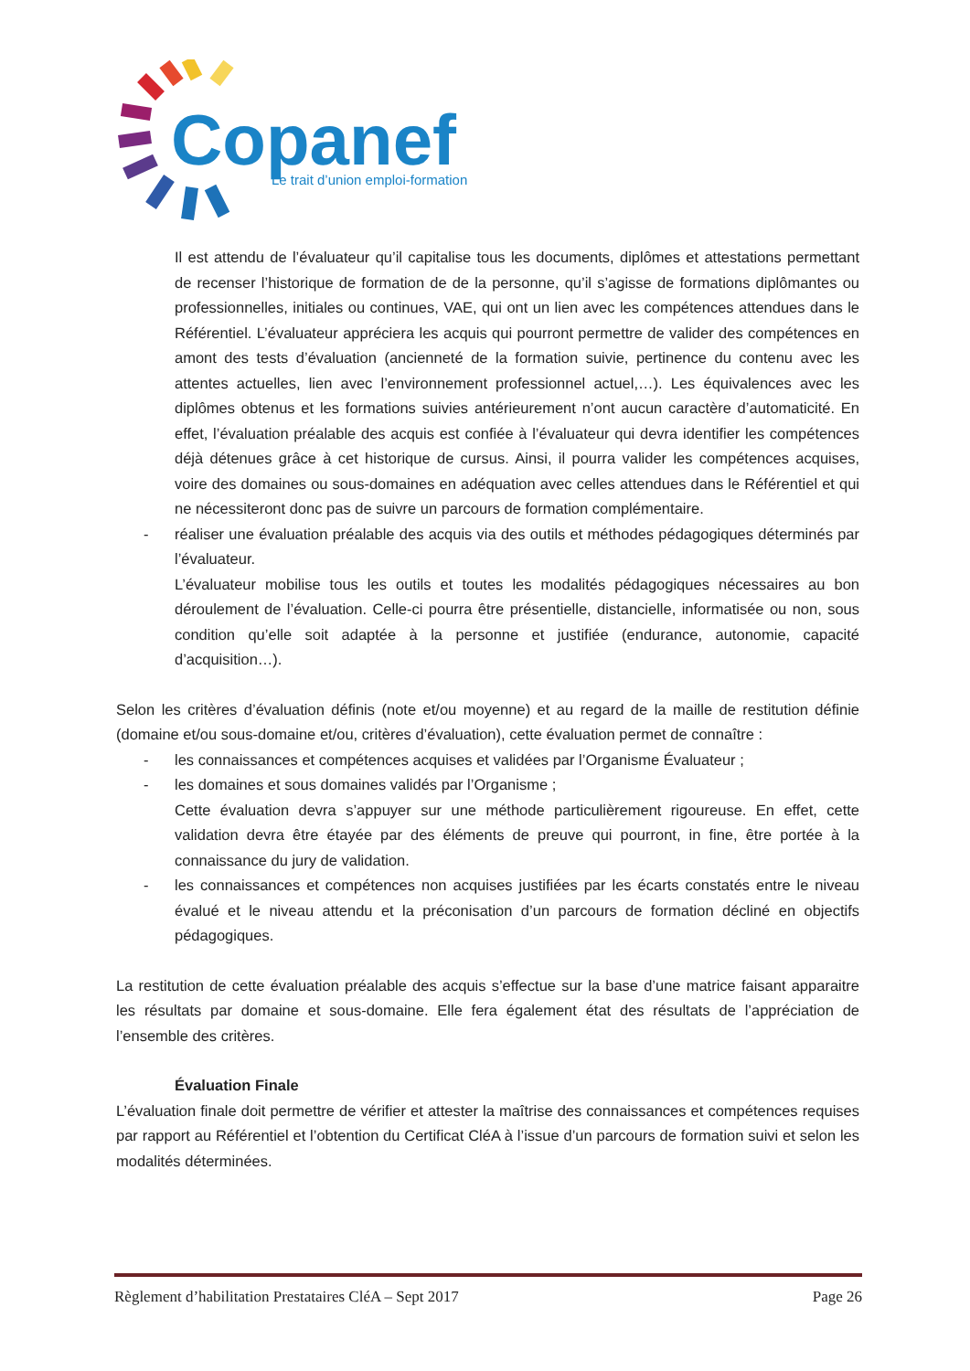Copanef
Le trait d’union emploi-formation
Il est attendu de l’évaluateur qu’il capitalise tous les documents, diplômes et attestations permettant de recenser l’historique de formation de de la personne, qu’il s’agisse de formations diplômantes ou professionnelles, initiales ou continues, VAE, qui ont un lien avec les compétences attendues dans le Référentiel. L’évaluateur appréciera les acquis qui pourront permettre de valider des compétences en amont des tests d’évaluation (ancienneté de la formation suivie, pertinence du contenu avec les attentes actuelles, lien avec l’environnement professionnel actuel,…). Les équivalences avec les diplômes obtenus et les formations suivies antérieurement n’ont aucun caractère d’automaticité. En effet, l’évaluation préalable des acquis est confiée à l’évaluateur qui devra identifier les compétences déjà détenues grâce à cet historique de cursus. Ainsi, il pourra valider les compétences acquises, voire des domaines ou sous-domaines en adéquation avec celles attendues dans le Référentiel et qui ne nécessiteront donc pas de suivre un parcours de formation complémentaire.
- réaliser une évaluation préalable des acquis via des outils et méthodes pédagogiques déterminés par l’évaluateur.
L’évaluateur mobilise tous les outils et toutes les modalités pédagogiques nécessaires au bon déroulement de l’évaluation. Celle-ci pourra être présentielle, distancielle, informatisée ou non, sous condition qu’elle soit adaptée à la personne et justifiée (endurance, autonomie, capacité d’acquisition…).
Selon les critères d’évaluation définis (note et/ou moyenne) et au regard de la maille de restitution définie (domaine et/ou sous-domaine et/ou, critères d’évaluation), cette évaluation permet de connaître :
- les connaissances et compétences acquises et validées par l’Organisme Évaluateur ;
- les domaines et sous domaines validés par l’Organisme ;
Cette évaluation devra s’appuyer sur une méthode particulièrement rigoureuse. En effet, cette validation devra être étayée par des éléments de preuve qui pourront, in fine, être portée à la connaissance du jury de validation.
- les connaissances et compétences non acquises justifiées par les écarts constatés entre le niveau évalué et le niveau attendu et la préconisation d’un parcours de formation décliné en objectifs pédagogiques.
La restitution de cette évaluation préalable des acquis s’effectue sur la base d’une matrice faisant apparaitre les résultats par domaine et sous-domaine. Elle fera également état des résultats de l’appréciation de l’ensemble des critères.
Évaluation Finale
L’évaluation finale doit permettre de vérifier et attester la maîtrise des connaissances et compétences requises par rapport au Référentiel et l’obtention du Certificat CléA à l’issue d’un parcours de formation suivi et selon les modalités déterminées.
Règlement d’habilitation Prestataires CléA – Sept 2017 Page 26